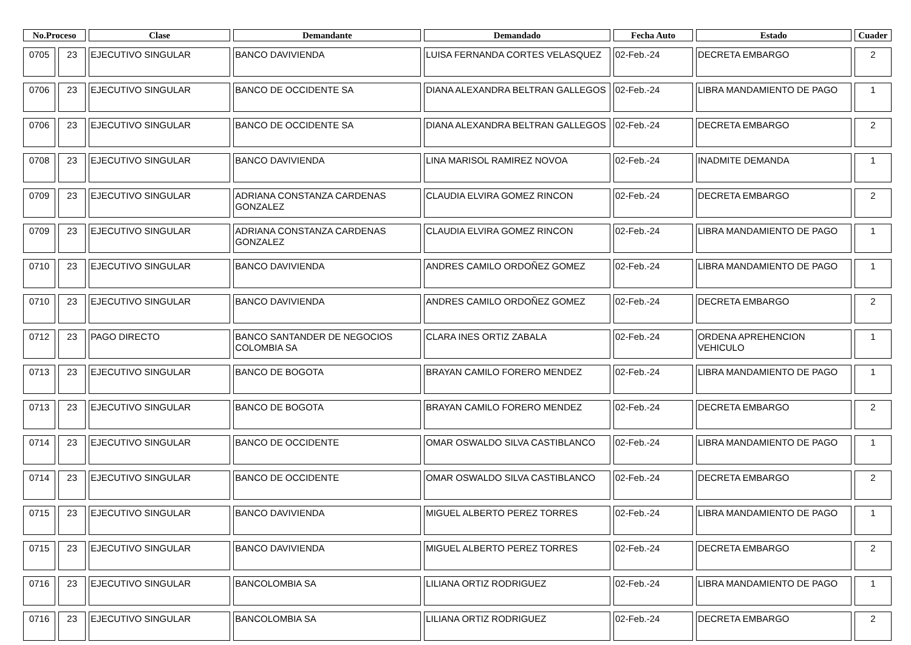| No.Proceso | | Clase | Demandante | Demandado | Fecha Auto | Estado | Cuader |
| --- | --- | --- | --- | --- | --- | --- | --- |
| 0705 | 23 | EJECUTIVO SINGULAR | BANCO DAVIVIENDA | LUISA FERNANDA CORTES VELASQUEZ | 02-Feb.-24 | DECRETA EMBARGO | 2 |
| 0706 | 23 | EJECUTIVO SINGULAR | BANCO DE OCCIDENTE SA | DIANA ALEXANDRA BELTRAN GALLEGOS | 02-Feb.-24 | LIBRA MANDAMIENTO DE PAGO | 1 |
| 0706 | 23 | EJECUTIVO SINGULAR | BANCO DE OCCIDENTE SA | DIANA ALEXANDRA BELTRAN GALLEGOS | 02-Feb.-24 | DECRETA EMBARGO | 2 |
| 0708 | 23 | EJECUTIVO SINGULAR | BANCO DAVIVIENDA | LINA MARISOL RAMIREZ NOVOA | 02-Feb.-24 | INADMITE DEMANDA | 1 |
| 0709 | 23 | EJECUTIVO SINGULAR | ADRIANA CONSTANZA CARDENAS GONZALEZ | CLAUDIA ELVIRA GOMEZ RINCON | 02-Feb.-24 | DECRETA EMBARGO | 2 |
| 0709 | 23 | EJECUTIVO SINGULAR | ADRIANA CONSTANZA CARDENAS GONZALEZ | CLAUDIA ELVIRA GOMEZ RINCON | 02-Feb.-24 | LIBRA MANDAMIENTO DE PAGO | 1 |
| 0710 | 23 | EJECUTIVO SINGULAR | BANCO DAVIVIENDA | ANDRES CAMILO ORDOÑEZ GOMEZ | 02-Feb.-24 | LIBRA MANDAMIENTO DE PAGO | 1 |
| 0710 | 23 | EJECUTIVO SINGULAR | BANCO DAVIVIENDA | ANDRES CAMILO ORDOÑEZ GOMEZ | 02-Feb.-24 | DECRETA EMBARGO | 2 |
| 0712 | 23 | PAGO DIRECTO | BANCO SANTANDER DE NEGOCIOS COLOMBIA SA | CLARA INES ORTIZ ZABALA | 02-Feb.-24 | ORDENA APREHENCION VEHICULO | 1 |
| 0713 | 23 | EJECUTIVO SINGULAR | BANCO DE BOGOTA | BRAYAN CAMILO FORERO MENDEZ | 02-Feb.-24 | LIBRA MANDAMIENTO DE PAGO | 1 |
| 0713 | 23 | EJECUTIVO SINGULAR | BANCO DE BOGOTA | BRAYAN CAMILO FORERO MENDEZ | 02-Feb.-24 | DECRETA EMBARGO | 2 |
| 0714 | 23 | EJECUTIVO SINGULAR | BANCO DE OCCIDENTE | OMAR OSWALDO SILVA CASTIBLANCO | 02-Feb.-24 | LIBRA MANDAMIENTO DE PAGO | 1 |
| 0714 | 23 | EJECUTIVO SINGULAR | BANCO DE OCCIDENTE | OMAR OSWALDO SILVA CASTIBLANCO | 02-Feb.-24 | DECRETA EMBARGO | 2 |
| 0715 | 23 | EJECUTIVO SINGULAR | BANCO DAVIVIENDA | MIGUEL ALBERTO PEREZ TORRES | 02-Feb.-24 | LIBRA MANDAMIENTO DE PAGO | 1 |
| 0715 | 23 | EJECUTIVO SINGULAR | BANCO DAVIVIENDA | MIGUEL ALBERTO PEREZ TORRES | 02-Feb.-24 | DECRETA EMBARGO | 2 |
| 0716 | 23 | EJECUTIVO SINGULAR | BANCOLOMBIA SA | LILIANA ORTIZ RODRIGUEZ | 02-Feb.-24 | LIBRA MANDAMIENTO DE PAGO | 1 |
| 0716 | 23 | EJECUTIVO SINGULAR | BANCOLOMBIA SA | LILIANA ORTIZ RODRIGUEZ | 02-Feb.-24 | DECRETA EMBARGO | 2 |